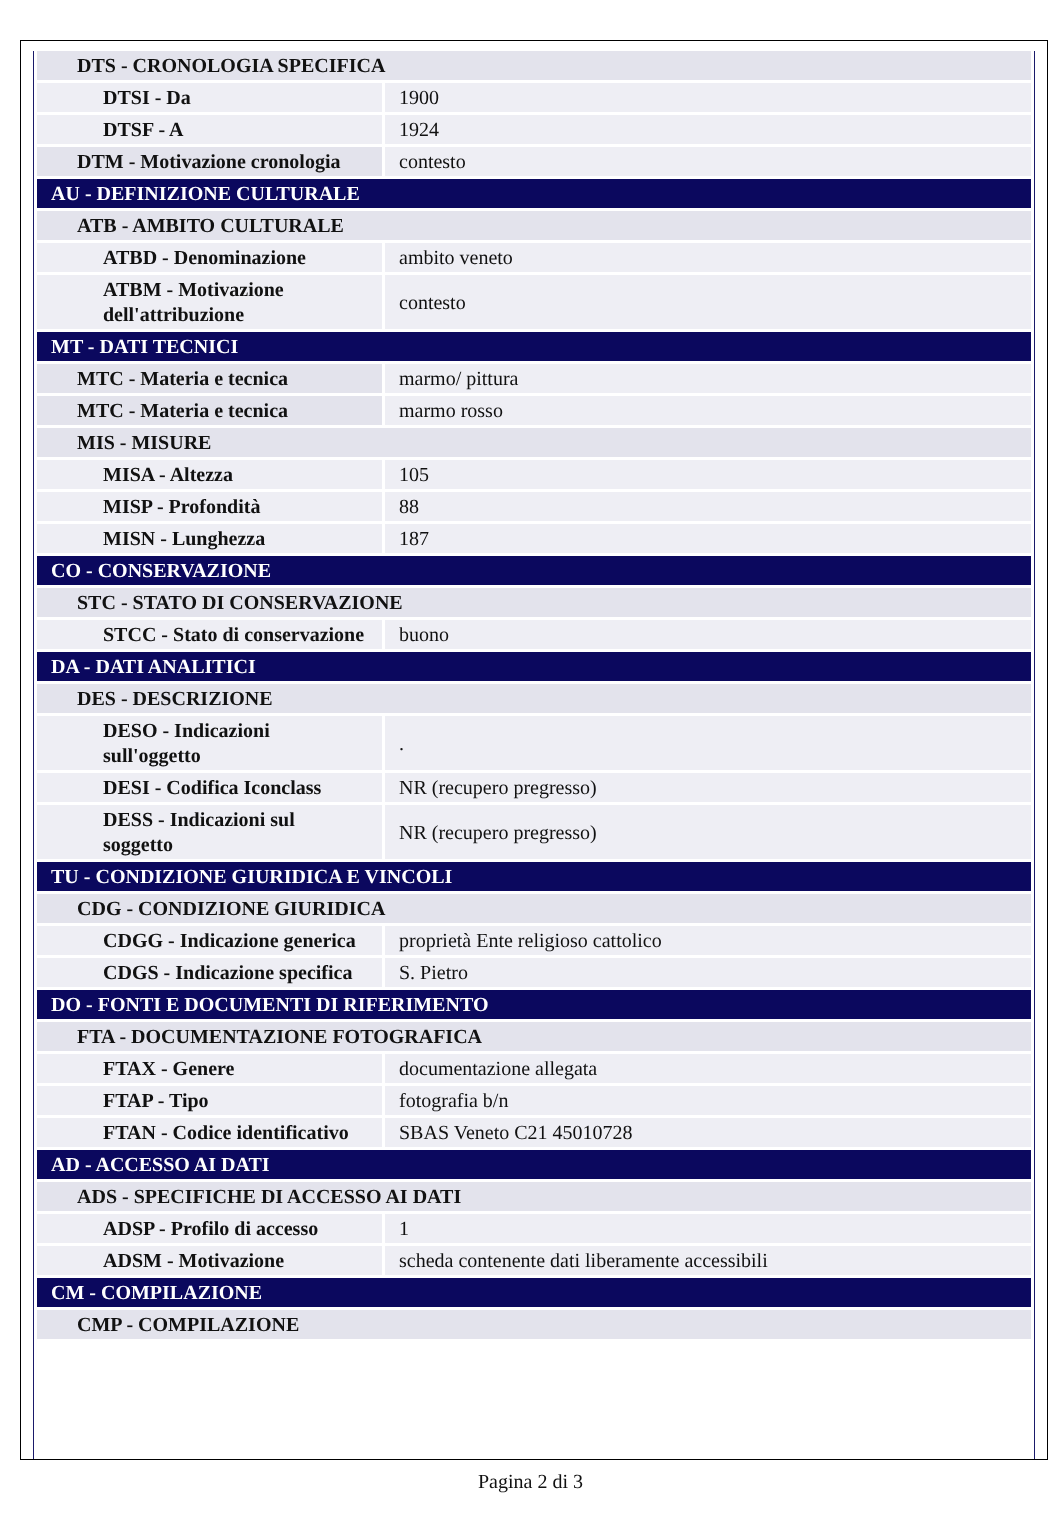| DTS - CRONOLOGIA SPECIFICA | |
| DTSI - Da | 1900 |
| DTSF - A | 1924 |
| DTM - Motivazione cronologia | contesto |
| AU - DEFINIZIONE CULTURALE | |
| ATB - AMBITO CULTURALE | |
| ATBD - Denominazione | ambito veneto |
| ATBM - Motivazione dell'attribuzione | contesto |
| MT - DATI TECNICI | |
| MTC - Materia e tecnica | marmo/ pittura |
| MTC - Materia e tecnica | marmo rosso |
| MIS - MISURE | |
| MISA - Altezza | 105 |
| MISP - Profondità | 88 |
| MISN - Lunghezza | 187 |
| CO - CONSERVAZIONE | |
| STC - STATO DI CONSERVAZIONE | |
| STCC - Stato di conservazione | buono |
| DA - DATI ANALITICI | |
| DES - DESCRIZIONE | |
| DESO - Indicazioni sull'oggetto | . |
| DESI - Codifica Iconclass | NR (recupero pregresso) |
| DESS - Indicazioni sul soggetto | NR (recupero pregresso) |
| TU - CONDIZIONE GIURIDICA E VINCOLI | |
| CDG - CONDIZIONE GIURIDICA | |
| CDGG - Indicazione generica | proprietà Ente religioso cattolico |
| CDGS - Indicazione specifica | S. Pietro |
| DO - FONTI E DOCUMENTI DI RIFERIMENTO | |
| FTA - DOCUMENTAZIONE FOTOGRAFICA | |
| FTAX - Genere | documentazione allegata |
| FTAP - Tipo | fotografia b/n |
| FTAN - Codice identificativo | SBAS Veneto C21 45010728 |
| AD - ACCESSO AI DATI | |
| ADS - SPECIFICHE DI ACCESSO AI DATI | |
| ADSP - Profilo di accesso | 1 |
| ADSM - Motivazione | scheda contenente dati liberamente accessibili |
| CM - COMPILAZIONE | |
| CMP - COMPILAZIONE | |
Pagina 2 di 3